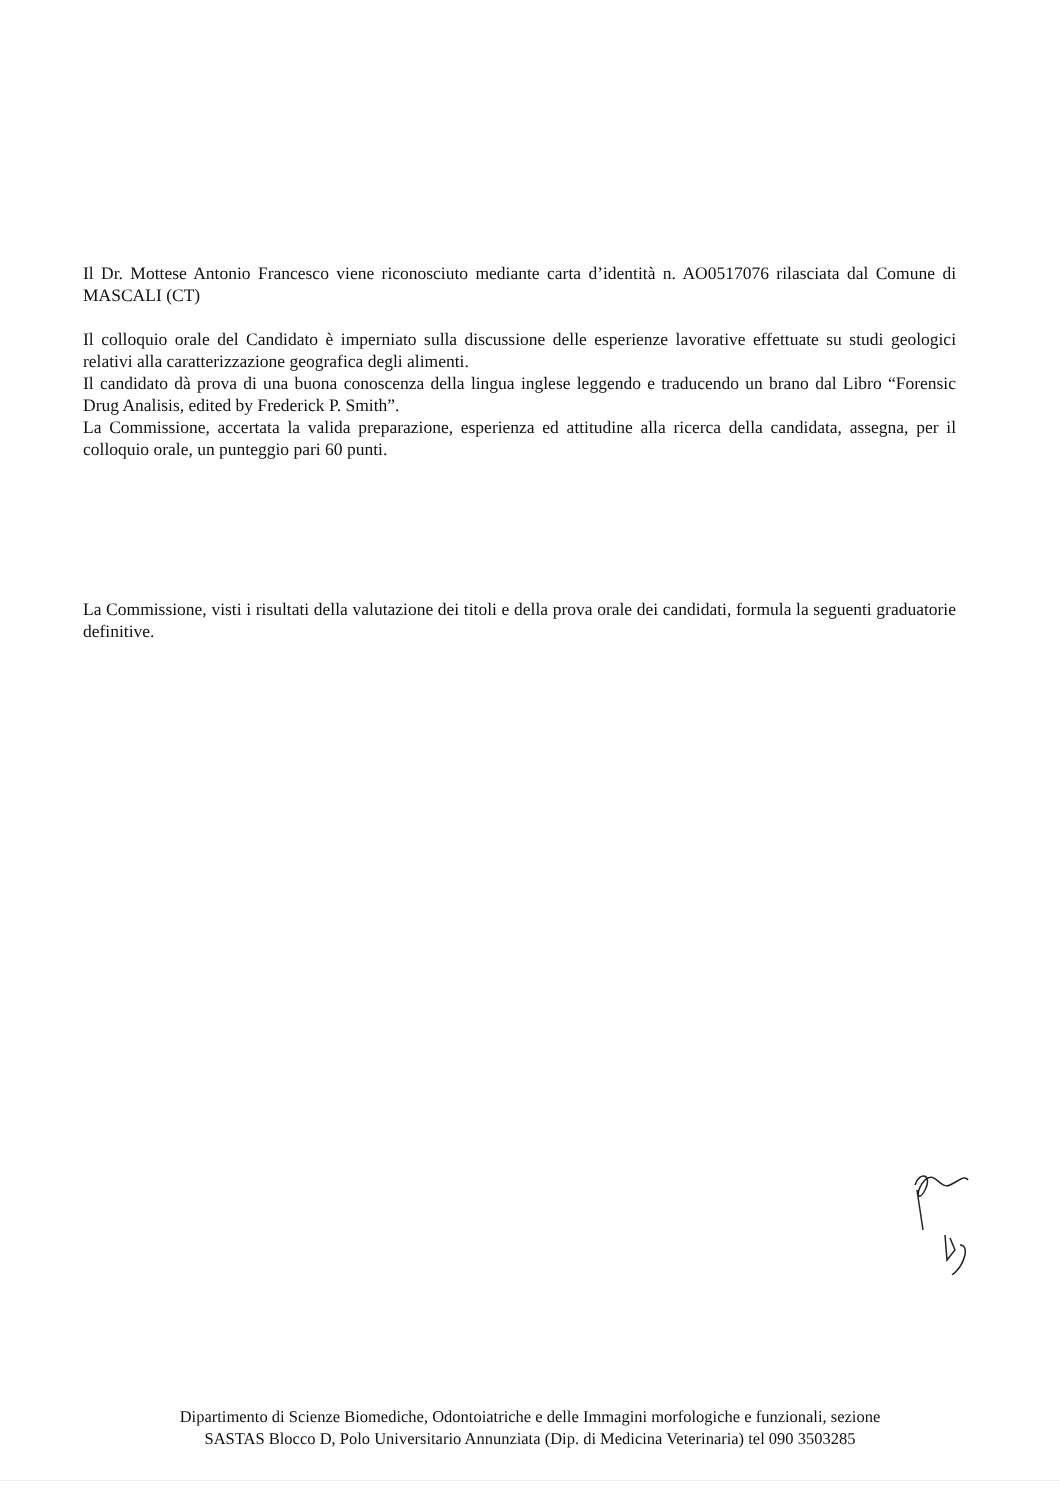Il Dr. Mottese Antonio Francesco viene riconosciuto mediante carta d’identità n. AO0517076 rilasciata dal Comune di MASCALI (CT)
Il colloquio orale del Candidato è imperniato sulla discussione delle esperienze lavorative effettuate su studi geologici relativi alla caratterizzazione geografica degli alimenti.
Il candidato dà prova di una buona conoscenza della lingua inglese leggendo e traducendo un brano dal Libro “Forensic Drug Analisis, edited by Frederick P. Smith”.
La Commissione, accertata la valida preparazione, esperienza ed attitudine alla ricerca della candidata, assegna, per il colloquio orale, un punteggio pari 60 punti.
La Commissione, visti i risultati della valutazione dei titoli e della prova orale dei candidati, formula la seguenti graduatorie definitive.
Dipartimento di Scienze Biomediche, Odontoiatriche e delle Immagini morfologiche e funzionali, sezione
SASTAS Blocco D, Polo Universitario Annunziata (Dip. di Medicina Veterinaria) tel 090 3503285